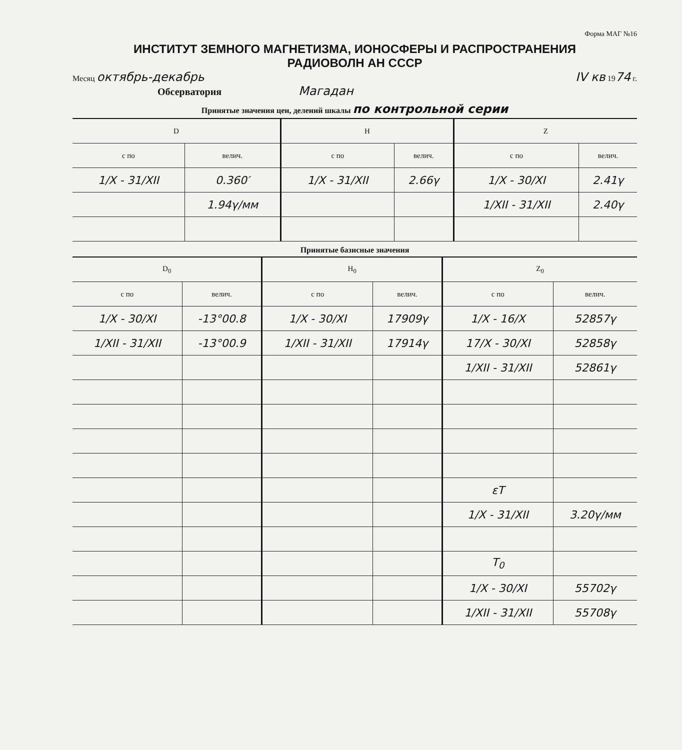Форма МАГ №16
ИНСТИТУТ ЗЕМНОГО МАГНЕТИЗМА, ИОНОСФЕРЫ И РАСПРОСТРАНЕНИЯ
РАДИОВОЛН АН СССР
Месяц октябрь-декабрь IV кв 1974 г.
Обсерватория Магадан
Принятые значения цен, делений шкалы по контрольной серии
| D | | H | | Z | |
| --- | --- | --- | --- | --- | --- |
| с по | велич. | с по | велич. | с по | велич. |
| 1/X - 31/XII | 0.360′ | 1/X - 31/XII | 2.66γ | 1/X - 30/XI | 2.41γ |
| | 1.94γ/мм | | | 1/XII - 31/XII | 2.40γ |
Принятые базисные значения
| D<sub>0</sub> | | H<sub>0</sub> | | Z<sub>0</sub> | |
| --- | --- | --- | --- | --- | --- |
| с по | велич. | с по | велич. | с по | велич. |
| 1/X - 30/XI | -13°00.8 | 1/X - 30/XI | 17909γ | 1/X - 16/X | 52857γ |
| 1/XII - 31/XII | -13°00.9 | 1/XII - 31/XII | 17914γ | 17/X - 30/XI | 52858γ |
| | | | | 1/XII - 31/XII | 52861γ |
| | | | | εT | |
| | | | | 1/X - 31/XII | 3.20γ/мм |
| | | | | T<sub>0</sub> | |
| | | | | 1/X - 30/XI | 55702γ |
| | | | | 1/XII - 31/XII | 55708γ |